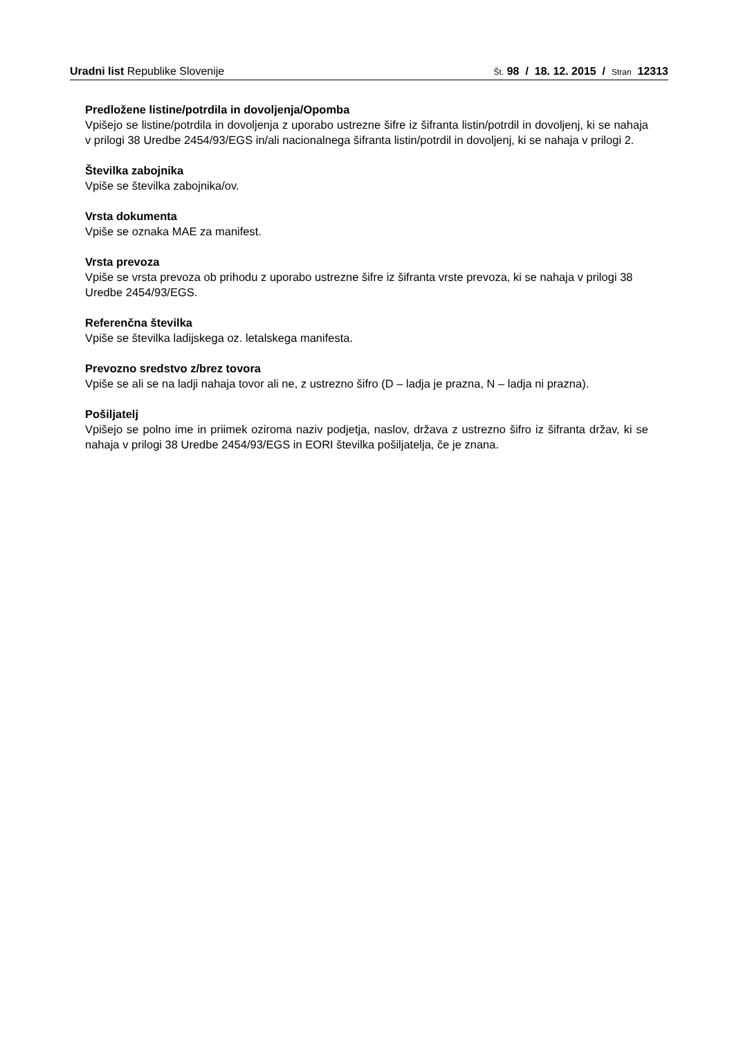Uradni list Republike Slovenije
Št. 98 / 18. 12. 2015 / Stran 12313
Predložene listine/potrdila in dovoljenja/Opomba
Vpišejo se listine/potrdila in dovoljenja z uporabo ustrezne šifre iz šifranta listin/potrdil in dovoljenj, ki se nahaja v prilogi 38 Uredbe 2454/93/EGS in/ali nacionalnega šifranta listin/potrdil in dovoljenj, ki se nahaja v prilogi 2.
Številka zabojnika
Vpiše se številka zabojnika/ov.
Vrsta dokumenta
Vpiše se oznaka MAE za manifest.
Vrsta prevoza
Vpiše se vrsta prevoza ob prihodu z uporabo ustrezne šifre iz šifranta vrste prevoza, ki se nahaja v prilogi 38 Uredbe 2454/93/EGS.
Referenčna številka
Vpiše se številka ladijskega oz. letalskega manifesta.
Prevozno sredstvo z/brez tovora
Vpiše se ali se na ladji nahaja tovor ali ne, z ustrezno šifro (D – ladja je prazna, N – ladja ni prazna).
Pošiljatelj
Vpišejo se polno ime in priimek oziroma naziv podjetja, naslov, država z ustrezno šifro iz šifranta držav, ki se nahaja v prilogi 38 Uredbe 2454/93/EGS in EORI številka pošiljatelja, če je znana.